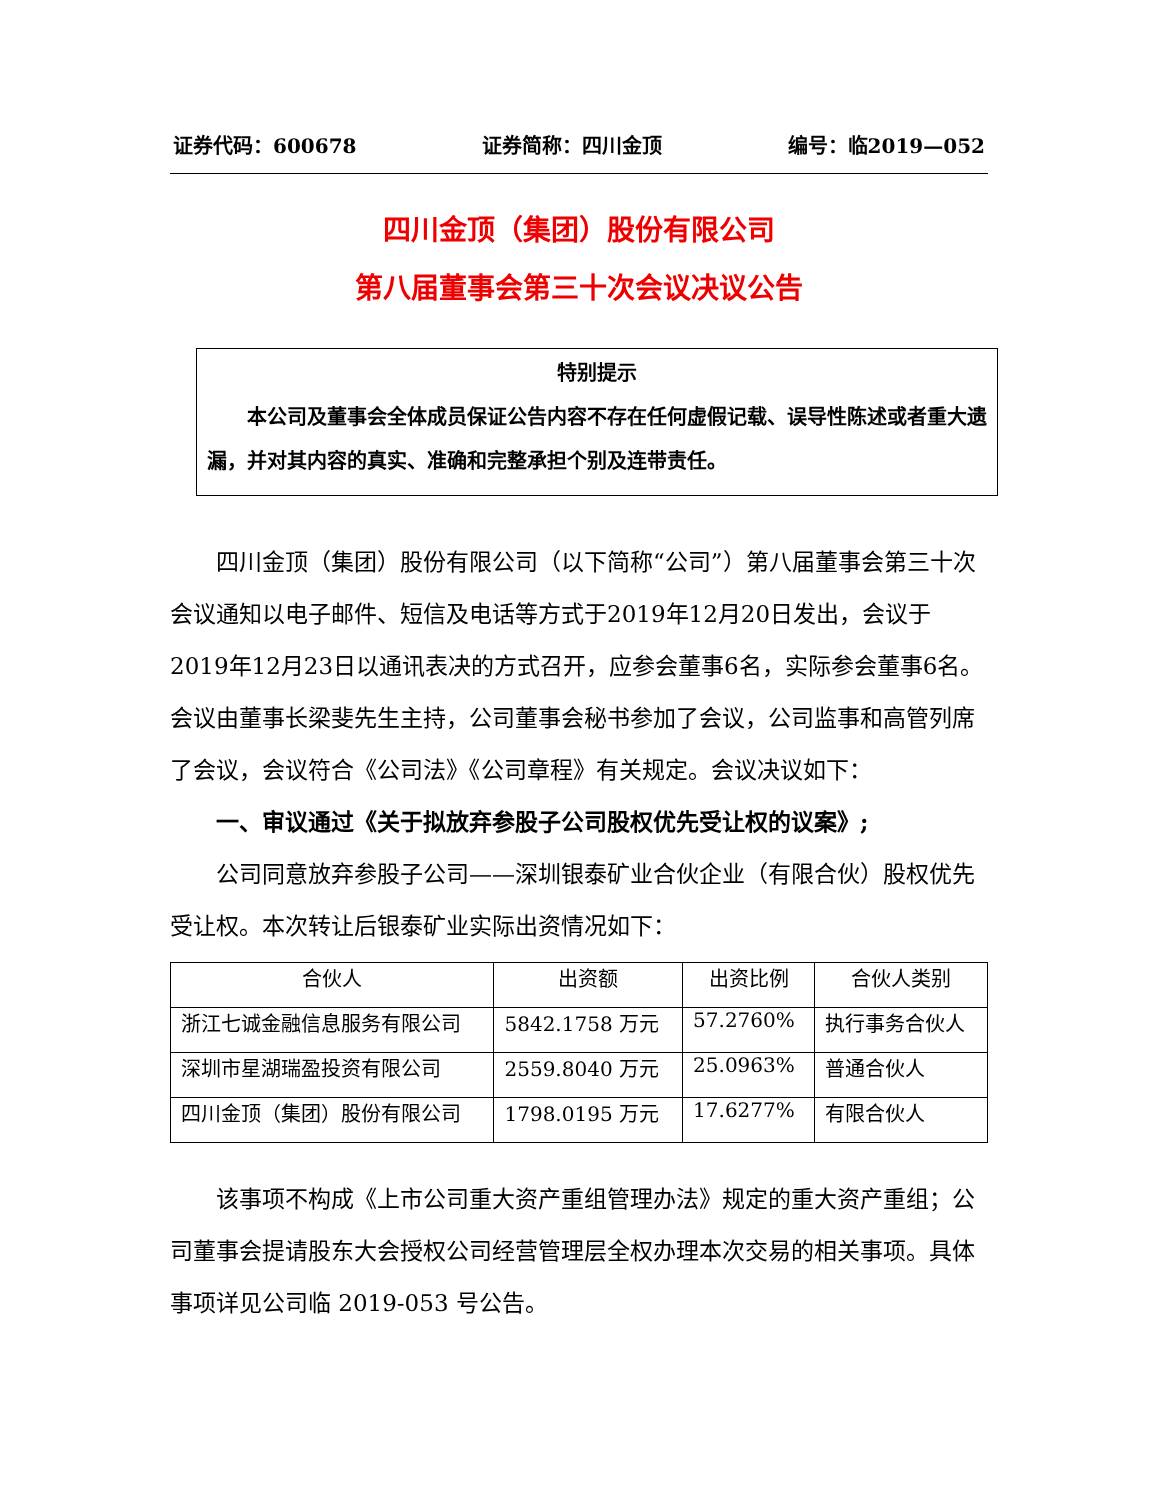证券代码：600678 证券简称：四川金顶 编号：临2019—052
四川金顶（集团）股份有限公司
第八届董事会第三十次会议决议公告
特别提示
本公司及董事会全体成员保证公告内容不存在任何虚假记载、误导性陈述或者重大遗漏，并对其内容的真实、准确和完整承担个别及连带责任。
四川金顶（集团）股份有限公司（以下简称“公司”）第八届董事会第三十次会议通知以电子邮件、短信及电话等方式于2019年12月20日发出，会议于2019年12月23日以通讯表决的方式召开，应参会董事6名，实际参会董事6名。会议由董事长梁斐先生主持，公司董事会秘书参加了会议，公司监事和高管列席了会议，会议符合《公司法》《公司章程》有关规定。会议决议如下：
一、审议通过《关于拟放弃参股子公司股权优先受让权的议案》;
公司同意放弃参股子公司——深圳银泰矿业合伙企业（有限合伙）股权优先受让权。本次转让后银泰矿业实际出资情况如下：
| 合伙人 | 出资额 | 出资比例 | 合伙人类别 |
| --- | --- | --- | --- |
| 浙江七诚金融信息服务有限公司 | 5842.1758 万元 | 57.2760% | 执行事务合伙人 |
| 深圳市星湖瑞盈投资有限公司 | 2559.8040 万元 | 25.0963% | 普通合伙人 |
| 四川金顶（集团）股份有限公司 | 1798.0195 万元 | 17.6277% | 有限合伙人 |
该事项不构成《上市公司重大资产重组管理办法》规定的重大资产重组；公司董事会提请股东大会授权公司经营管理层全权办理本次交易的相关事项。具体事项详见公司临 2019-053 号公告。